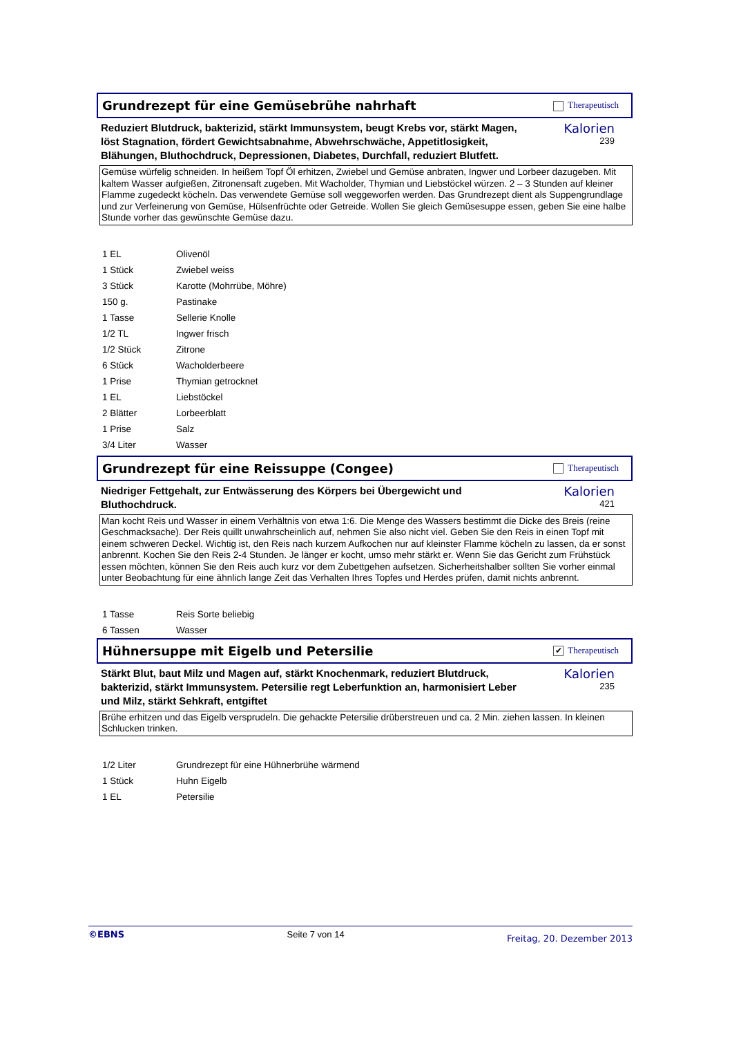Grundrezept für eine Gemüsebrühe nahrhaft
Therapeutisch
Reduziert Blutdruck, bakterizid, stärkt Immunsystem, beugt Krebs vor, stärkt Magen, löst Stagnation, fördert Gewichtsabnahme, Abwehrschwäche, Appetitlosigkeit, Blähungen, Bluthochdruck, Depressionen, Diabetes, Durchfall, reduziert Blutfett.
Kalorien
239
Gemüse würfelig schneiden. In heißem Topf Öl erhitzen, Zwiebel und Gemüse anbraten, Ingwer und Lorbeer dazugeben. Mit kaltem Wasser aufgießen, Zitronensaft zugeben. Mit Wacholder, Thymian und Liebstöckel würzen. 2 – 3 Stunden auf kleiner Flamme zugedeckt köcheln. Das verwendete Gemüse soll weggeworfen werden. Das Grundrezept dient als Suppengrundlage und zur Verfeinerung von Gemüse, Hülsenfrüchte oder Getreide. Wollen Sie gleich Gemüsesuppe essen, geben Sie eine halbe Stunde vorher das gewünschte Gemüse dazu.
| 1 EL | Olivenöl |
| 1 Stück | Zwiebel weiss |
| 3 Stück | Karotte (Mohrrübe, Möhre) |
| 150 g. | Pastinake |
| 1 Tasse | Sellerie Knolle |
| 1/2 TL | Ingwer frisch |
| 1/2 Stück | Zitrone |
| 6 Stück | Wacholderbeere |
| 1 Prise | Thymian getrocknet |
| 1 EL | Liebstöckel |
| 2 Blätter | Lorbeerblatt |
| 1 Prise | Salz |
| 3/4 Liter | Wasser |
Grundrezept für eine Reissuppe (Congee)
Therapeutisch
Niedriger Fettgehalt, zur Entwässerung des Körpers bei Übergewicht und Bluthochdruck.
Kalorien
421
Man kocht Reis und Wasser in einem Verhältnis von etwa 1:6. Die Menge des Wassers bestimmt die Dicke des Breis (reine Geschmacksache). Der Reis quillt unwahrscheinlich auf, nehmen Sie also nicht viel. Geben Sie den Reis in einen Topf mit einem schweren Deckel. Wichtig ist, den Reis nach kurzem Aufkochen nur auf kleinster Flamme köcheln zu lassen, da er sonst anbrennt. Kochen Sie den Reis 2-4 Stunden. Je länger er kocht, umso mehr stärkt er. Wenn Sie das Gericht zum Frühstück essen möchten, können Sie den Reis auch kurz vor dem Zubettgehen aufsetzen. Sicherheitshalber sollten Sie vorher einmal unter Beobachtung für eine ähnlich lange Zeit das Verhalten Ihres Topfes und Herdes prüfen, damit nichts anbrennt.
| 1 Tasse | Reis Sorte beliebig |
| 6 Tassen | Wasser |
Hühnersuppe mit Eigelb und Petersilie
✔ Therapeutisch
Stärkt Blut, baut Milz und Magen auf, stärkt Knochenmark, reduziert Blutdruck, bakterizid, stärkt Immunsystem. Petersilie regt Leberfunktion an, harmonisiert Leber und Milz, stärkt Sehkraft, entgiftet
Kalorien
235
Brühe erhitzen und das Eigelb versprudeln. Die gehackte Petersilie drüberstreuen und ca. 2 Min. ziehen lassen. In kleinen Schlucken trinken.
| 1/2 Liter | Grundrezept für eine Hühnerbrühe wärmend |
| 1 Stück | Huhn Eigelb |
| 1 EL | Petersilie |
©EBNS Seite 7 von 14 Freitag, 20. Dezember 2013